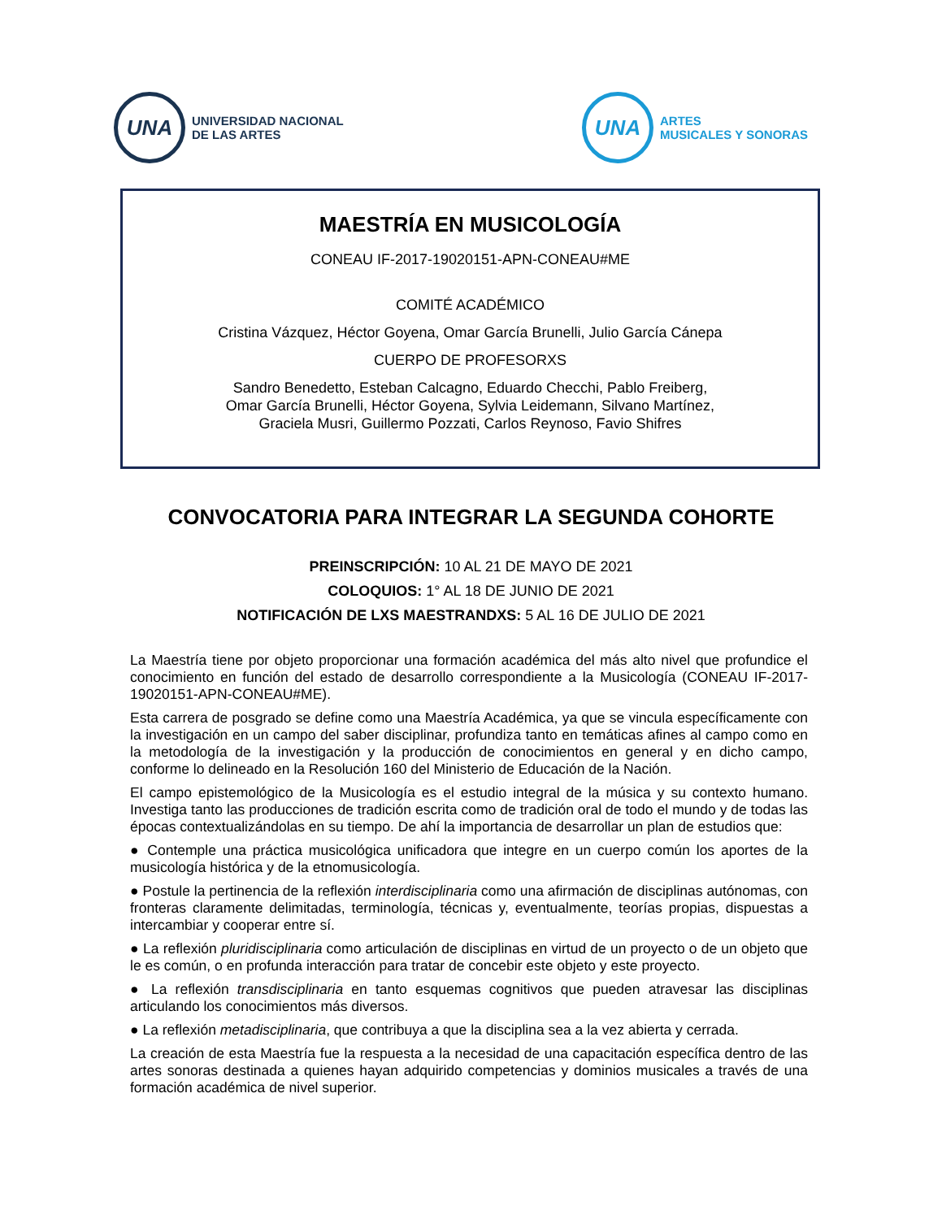UNA
UNIVERSIDAD NACIONAL
DE LAS ARTES
UNA
ARTES
MUSICALES Y SONORAS
MAESTRÍA EN MUSICOLOGÍA
CONEAU IF-2017-19020151-APN-CONEAU#ME
COMITÉ ACADÉMICO
Cristina Vázquez, Héctor Goyena, Omar García Brunelli, Julio García Cánepa
CUERPO DE PROFESORXS
Sandro Benedetto, Esteban Calcagno, Eduardo Checchi, Pablo Freiberg,
Omar García Brunelli, Héctor Goyena, Sylvia Leidemann, Silvano Martínez,
Graciela Musri, Guillermo Pozzati, Carlos Reynoso, Favio Shifres
CONVOCATORIA PARA INTEGRAR LA SEGUNDA COHORTE
PREINSCRIPCIÓN: 10 AL 21 DE MAYO DE 2021
COLOQUIOS: 1° AL 18 DE JUNIO DE 2021
NOTIFICACIÓN DE LXS MAESTRANDXS: 5 AL 16 DE JULIO DE 2021
La Maestría tiene por objeto proporcionar una formación académica del más alto nivel que profundice el conocimiento en función del estado de desarrollo correspondiente a la Musicología (CONEAU IF-2017-19020151-APN-CONEAU#ME).
Esta carrera de posgrado se define como una Maestría Académica, ya que se vincula específicamente con la investigación en un campo del saber disciplinar, profundiza tanto en temáticas afines al campo como en la metodología de la investigación y la producción de conocimientos en general y en dicho campo, conforme lo delineado en la Resolución 160 del Ministerio de Educación de la Nación.
El campo epistemológico de la Musicología es el estudio integral de la música y su contexto humano. Investiga tanto las producciones de tradición escrita como de tradición oral de todo el mundo y de todas las épocas contextualizándolas en su tiempo. De ahí la importancia de desarrollar un plan de estudios que:
● Contemple una práctica musicológica unificadora que integre en un cuerpo común los aportes de la musicología histórica y de la etnomusicología.
● Postule la pertinencia de la reflexión interdisciplinaria como una afirmación de disciplinas autónomas, con fronteras claramente delimitadas, terminología, técnicas y, eventualmente, teorías propias, dispuestas a intercambiar y cooperar entre sí.
● La reflexión pluridisciplinaria como articulación de disciplinas en virtud de un proyecto o de un objeto que le es común, o en profunda interacción para tratar de concebir este objeto y este proyecto.
● La reflexión transdisciplinaria en tanto esquemas cognitivos que pueden atravesar las disciplinas articulando los conocimientos más diversos.
● La reflexión metadisciplinaria, que contribuya a que la disciplina sea a la vez abierta y cerrada.
La creación de esta Maestría fue la respuesta a la necesidad de una capacitación específica dentro de las artes sonoras destinada a quienes hayan adquirido competencias y dominios musicales a través de una formación académica de nivel superior.